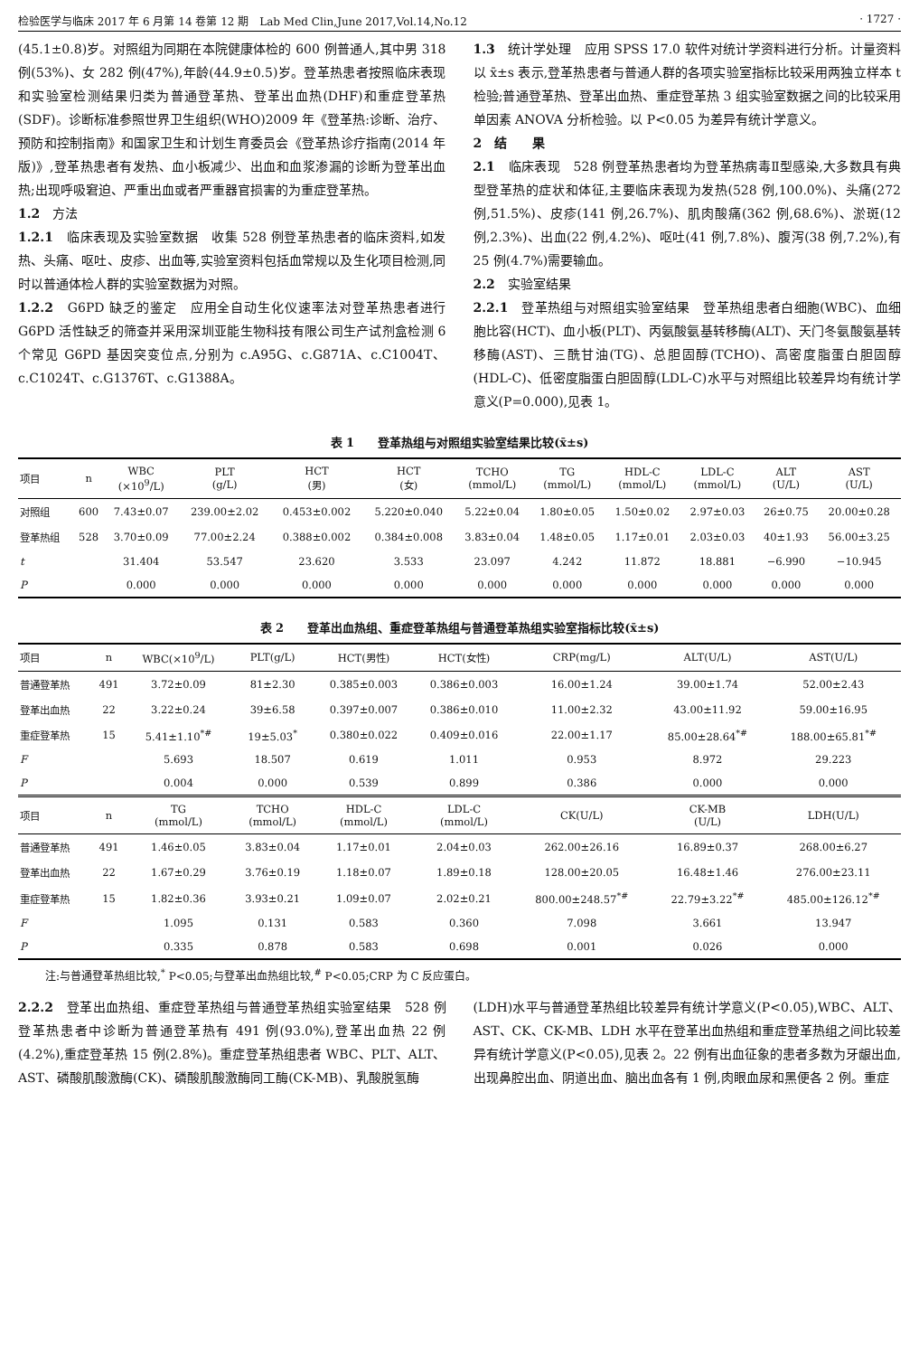检验医学与临床 2017 年 6 月第 14 卷第 12 期　Lab Med Clin,June 2017,Vol.14,No.12 · 1727 ·
(45.1±0.8)岁。对照组为同期在本院健康体检的 600 例普通人,其中男 318 例(53%)、女 282 例(47%),年龄(44.9±0.5)岁。登革热患者按照临床表现和实验室检测结果归类为普通登革热、登革出血热(DHF)和重症登革热(SDF)。诊断标准参照世界卫生组织(WHO)2009 年《登革热:诊断、治疗、预防和控制指南》和国家卫生和计划生育委员会《登革热诊疗指南(2014 年版)》,登革热患者有发热、血小板减少、出血和血浆渗漏的诊断为登革出血热;出现呼吸窘迫、严重出血或者严重器官损害的为重症登革热。
1.2　方法
1.2.1　临床表现及实验室数据　收集 528 例登革热患者的临床资料,如发热、头痛、呕吐、皮疹、出血等,实验室资料包括血常规以及生化项目检测,同时以普通体检人群的实验室数据为对照。
1.2.2　G6PD 缺乏的鉴定　应用全自动生化仪速率法对登革热患者进行 G6PD 活性缺乏的筛查并采用深圳亚能生物科技有限公司生产试剂盒检测 6 个常见 G6PD 基因突变位点,分别为 c.A95G、c.G871A、c.C1004T、c.C1024T、c.G1376T、c.G1388A。
1.3　统计学处理　应用 SPSS 17.0 软件对统计学资料进行分析。计量资料以 x̄±s 表示,登革热患者与普通人群的各项实验室指标比较采用两独立样本 t 检验;普通登革热、登革出血热、重症登革热 3 组实验室数据之间的比较采用单因素 ANOVA 分析检验。以 P<0.05 为差异有统计学意义。
2　结　　果
2.1　临床表现　528 例登革热患者均为登革热病毒Ⅱ型感染,大多数具有典型登革热的症状和体征,主要临床表现为发热(528 例,100.0%)、头痛(272 例,51.5%)、皮疹(141 例,26.7%)、肌肉酸痛(362 例,68.6%)、淤斑(12 例,2.3%)、出血(22 例,4.2%)、呕吐(41 例,7.8%)、腹泻(38 例,7.2%),有 25 例(4.7%)需要输血。
2.2　实验室结果
2.2.1　登革热组与对照组实验室结果　登革热组患者白细胞(WBC)、血细胞比容(HCT)、血小板(PLT)、丙氨酸氨基转移酶(ALT)、天门冬氨酸氨基转移酶(AST)、三酰甘油(TG)、总胆固醇(TCHO)、高密度脂蛋白胆固醇(HDL-C)、低密度脂蛋白胆固醇(LDL-C)水平与对照组比较差异均有统计学意义(P=0.000),见表 1。
表 1　　登革热组与对照组实验室结果比较(x̄±s)
| 项目 | n | WBC (×10<sup>9</sup>/L) | PLT (g/L) | HCT (男) | HCT (女) | TCHO (mmol/L) | TG (mmol/L) | HDL-C (mmol/L) | LDL-C (mmol/L) | ALT (U/L) | AST (U/L) |
| --- | --- | --- | --- | --- | --- | --- | --- | --- | --- | --- | --- |
| 对照组 | 600 | 7.43±0.07 | 239.00±2.02 | 0.453±0.002 | 5.220±0.040 | 5.22±0.04 | 1.80±0.05 | 1.50±0.02 | 2.97±0.03 | 26±0.75 | 20.00±0.28 |
| 登革热组 | 528 | 3.70±0.09 | 77.00±2.24 | 0.388±0.002 | 0.384±0.008 | 3.83±0.04 | 1.48±0.05 | 1.17±0.01 | 2.03±0.03 | 40±1.93 | 56.00±3.25 |
| t | | 31.404 | 53.547 | 23.620 | 3.533 | 23.097 | 4.242 | 11.872 | 18.881 | −6.990 | −10.945 |
| P | | 0.000 | 0.000 | 0.000 | 0.000 | 0.000 | 0.000 | 0.000 | 0.000 | 0.000 | 0.000 |
表 2　　登革出血热组、重症登革热组与普通登革热组实验室指标比较(x̄±s)
| 项目 | n | WBC(×10<sup>9</sup>/L) | PLT(g/L) | HCT(男性) | HCT(女性) | CRP(mg/L) | ALT(U/L) | AST(U/L) |
| --- | --- | --- | --- | --- | --- | --- | --- | --- |
| 普通登革热 | 491 | 3.72±0.09 | 81±2.30 | 0.385±0.003 | 0.386±0.003 | 16.00±1.24 | 39.00±1.74 | 52.00±2.43 |
| 登革出血热 | 22 | 3.22±0.24 | 39±6.58 | 0.397±0.007 | 0.386±0.010 | 11.00±2.32 | 43.00±11.92 | 59.00±16.95 |
| 重症登革热 | 15 | 5.41±1.10<sup>*#</sup> | 19±5.03<sup>*</sup> | 0.380±0.022 | 0.409±0.016 | 22.00±1.17 | 85.00±28.64<sup>*#</sup> | 188.00±65.81<sup>*#</sup> |
| F | | 5.693 | 18.507 | 0.619 | 1.011 | 0.953 | 8.972 | 29.223 |
| P | | 0.004 | 0.000 | 0.539 | 0.899 | 0.386 | 0.000 | 0.000 |
| 项目 | n | TG (mmol/L) | TCHO (mmol/L) | HDL-C (mmol/L) | LDL-C (mmol/L) | CK(U/L) | CK-MB (U/L) | LDH(U/L) |
| 普通登革热 | 491 | 1.46±0.05 | 3.83±0.04 | 1.17±0.01 | 2.04±0.03 | 262.00±26.16 | 16.89±0.37 | 268.00±6.27 |
| 登革出血热 | 22 | 1.67±0.29 | 3.76±0.19 | 1.18±0.07 | 1.89±0.18 | 128.00±20.05 | 16.48±1.46 | 276.00±23.11 |
| 重症登革热 | 15 | 1.82±0.36 | 3.93±0.21 | 1.09±0.07 | 2.02±0.21 | 800.00±248.57<sup>*#</sup> | 22.79±3.22<sup>*#</sup> | 485.00±126.12<sup>*#</sup> |
| F | | 1.095 | 0.131 | 0.583 | 0.360 | 7.098 | 3.661 | 13.947 |
| P | | 0.335 | 0.878 | 0.583 | 0.698 | 0.001 | 0.026 | 0.000 |
注:与普通登革热组比较,<sup>*</sup> P<0.05;与登革出血热组比较,<sup>#</sup> P<0.05;CRP 为 C 反应蛋白。
2.2.2　登革出血热组、重症登革热组与普通登革热组实验室结果　528 例登革热患者中诊断为普通登革热有 491 例(93.0%),登革出血热 22 例(4.2%),重症登革热 15 例(2.8%)。重症登革热组患者 WBC、PLT、ALT、AST、磷酸肌酸激酶(CK)、磷酸肌酸激酶同工酶(CK-MB)、乳酸脱氢酶
(LDH)水平与普通登革热组比较差异有统计学意义(P<0.05),WBC、ALT、AST、CK、CK-MB、LDH 水平在登革出血热组和重症登革热组之间比较差异有统计学意义(P<0.05),见表 2。22 例有出血征象的患者多数为牙龈出血,出现鼻腔出血、阴道出血、脑出血各有 1 例,肉眼血尿和黑便各 2 例。重症